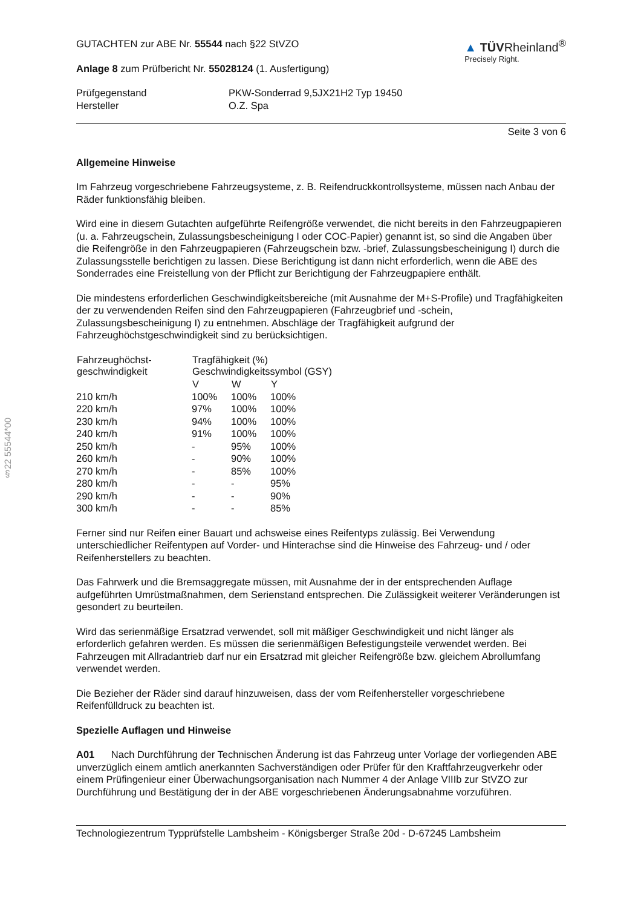§22 55544*00
GUTACHTEN zur ABE Nr. 55544 nach §22 StVZO
Anlage 8 zum Prüfbericht Nr. 55028124 (1. Ausfertigung)
▲ TÜVRheinland<sup>®</sup>
Precisely Right.
| Prüfgegenstand | PKW-Sonderrad 9,5JX21H2 Typ 19450 |
| Hersteller | O.Z. Spa |
Seite 3 von 6
Allgemeine Hinweise
Im Fahrzeug vorgeschriebene Fahrzeugsysteme, z. B. Reifendruckkontrollsysteme, müssen nach Anbau der Räder funktionsfähig bleiben.
Wird eine in diesem Gutachten aufgeführte Reifengröße verwendet, die nicht bereits in den Fahrzeugpapieren (u. a. Fahrzeugschein, Zulassungsbescheinigung I oder COC-Papier) genannt ist, so sind die Angaben über die Reifengröße in den Fahrzeugpapieren (Fahrzeugschein bzw. -brief, Zulassungsbescheinigung I) durch die Zulassungsstelle berichtigen zu lassen. Diese Berichtigung ist dann nicht erforderlich, wenn die ABE des Sonderrades eine Freistellung von der Pflicht zur Berichtigung der Fahrzeugpapiere enthält.
Die mindestens erforderlichen Geschwindigkeitsbereiche (mit Ausnahme der M+S-Profile) und Tragfähigkeiten der zu verwendenden Reifen sind den Fahrzeugpapieren (Fahrzeugbrief und -schein, Zulassungsbescheinigung I) zu entnehmen. Abschläge der Tragfähigkeit aufgrund der Fahrzeughöchstgeschwindigkeit sind zu berücksichtigen.
| Fahrzeughöchst- geschwindigkeit | Tragfähigkeit (%) Geschwindigkeitssymbol (GSY) | | |
| --- | --- | --- | --- |
| | V | W | Y |
| 210 km/h | 100% | 100% | 100% |
| 220 km/h | 97% | 100% | 100% |
| 230 km/h | 94% | 100% | 100% |
| 240 km/h | 91% | 100% | 100% |
| 250 km/h | - | 95% | 100% |
| 260 km/h | - | 90% | 100% |
| 270 km/h | - | 85% | 100% |
| 280 km/h | - | - | 95% |
| 290 km/h | - | - | 90% |
| 300 km/h | - | - | 85% |
Ferner sind nur Reifen einer Bauart und achsweise eines Reifentyps zulässig. Bei Verwendung unterschiedlicher Reifentypen auf Vorder- und Hinterachse sind die Hinweise des Fahrzeug- und / oder Reifenherstellers zu beachten.
Das Fahrwerk und die Bremsaggregate müssen, mit Ausnahme der in der entsprechenden Auflage aufgeführten Umrüstmaßnahmen, dem Serienstand entsprechen. Die Zulässigkeit weiterer Veränderungen ist gesondert zu beurteilen.
Wird das serienmäßige Ersatzrad verwendet, soll mit mäßiger Geschwindigkeit und nicht länger als erforderlich gefahren werden. Es müssen die serienmäßigen Befestigungsteile verwendet werden. Bei Fahrzeugen mit Allradantrieb darf nur ein Ersatzrad mit gleicher Reifengröße bzw. gleichem Abrollumfang verwendet werden.
Die Bezieher der Räder sind darauf hinzuweisen, dass der vom Reifenhersteller vorgeschriebene Reifenfülldruck zu beachten ist.
Spezielle Auflagen und Hinweise
A01 Nach Durchführung der Technischen Änderung ist das Fahrzeug unter Vorlage der vorliegenden ABE unverzüglich einem amtlich anerkannten Sachverständigen oder Prüfer für den Kraftfahrzeugverkehr oder einem Prüfingenieur einer Überwachungsorganisation nach Nummer 4 der Anlage VIIIb zur StVZO zur Durchführung und Bestätigung der in der ABE vorgeschriebenen Änderungsabnahme vorzuführen.
Technologiezentrum Typprüfstelle Lambsheim - Königsberger Straße 20d - D-67245 Lambsheim